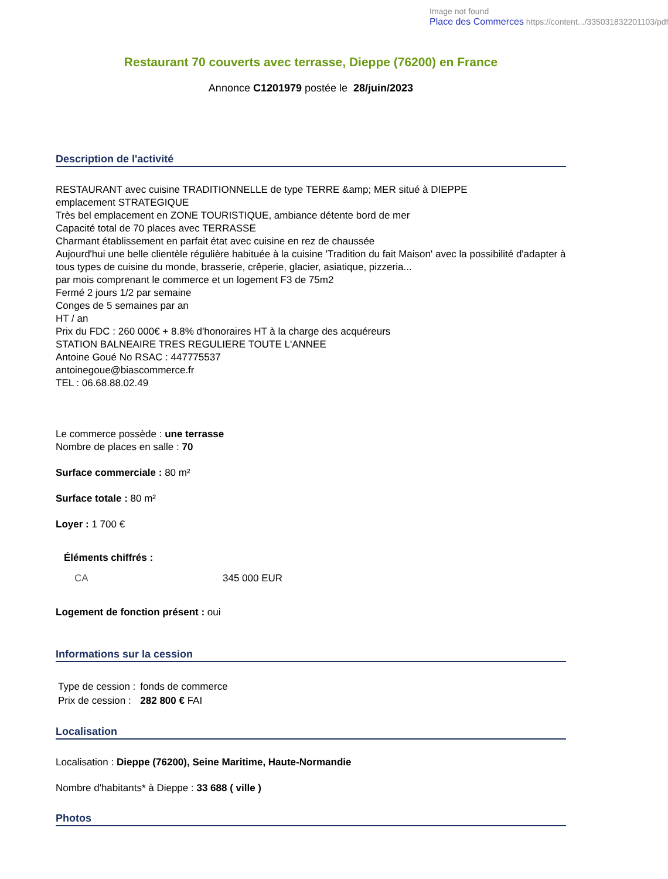Image not found
Place des Commerces https://content.../335031832201103/pdf
Restaurant 70 couverts avec terrasse, Dieppe (76200) en France
Annonce C1201979 postée le 28/juin/2023
Description de l'activité
RESTAURANT avec cuisine TRADITIONNELLE de type TERRE &amp; MER situé à DIEPPE
emplacement STRATEGIQUE
Très bel emplacement en ZONE TOURISTIQUE, ambiance détente bord de mer
Capacité total de 70 places avec TERRASSE
Charmant établissement en parfait état avec cuisine en rez de chaussée
Aujourd'hui une belle clientèle régulière habituée à la cuisine 'Tradition du fait Maison' avec la possibilité d'adapter à tous types de cuisine du monde, brasserie, crêperie, glacier, asiatique, pizzeria...
par mois comprenant le commerce et un logement F3 de 75m2
Fermé 2 jours 1/2 par semaine
Conges de 5 semaines par an
HT / an
Prix du FDC : 260 000€ + 8.8% d'honoraires HT à la charge des acquéreurs
STATION BALNEAIRE TRES REGULIERE TOUTE L'ANNEE
Antoine Goué No RSAC : 447775537
antoinegoue@biascommerce.fr
TEL : 06.68.88.02.49
Le commerce possède : une terrasse
Nombre de places en salle : 70
Surface commerciale : 80 m²
Surface totale : 80 m²
Loyer : 1 700 €
Éléments chiffrés :
| CA | 345 000 EUR |
Logement de fonction présent : oui
Informations sur la cession
| Type de cession : | fonds de commerce |
| Prix de cession : | 282 800 € FAI |
Localisation
Localisation : Dieppe (76200), Seine Maritime, Haute-Normandie
Nombre d'habitants* à Dieppe : 33 688 ( ville )
Photos